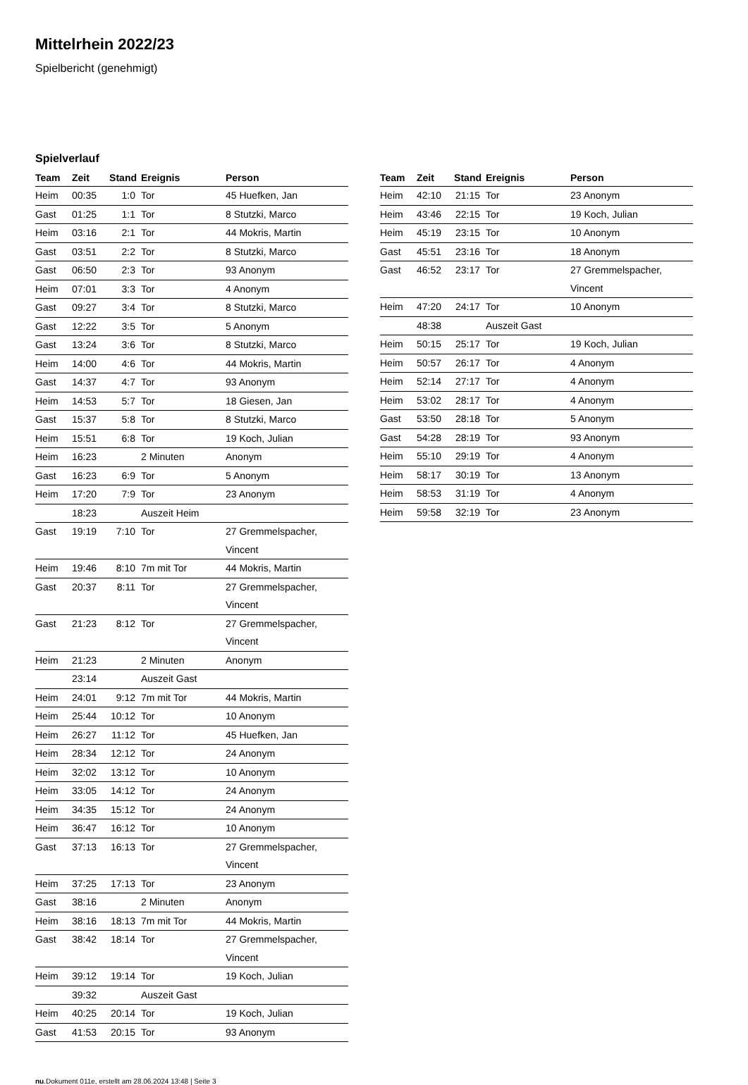Mittelrhein 2022/23
Spielbericht (genehmigt)
Spielverlauf
| Team | Zeit | Stand | Ereignis | Person |
| --- | --- | --- | --- | --- |
| Heim | 00:35 | 1:0 | Tor | 45 Huefken, Jan |
| Gast | 01:25 | 1:1 | Tor | 8 Stutzki, Marco |
| Heim | 03:16 | 2:1 | Tor | 44 Mokris, Martin |
| Gast | 03:51 | 2:2 | Tor | 8 Stutzki, Marco |
| Gast | 06:50 | 2:3 | Tor | 93 Anonym |
| Heim | 07:01 | 3:3 | Tor | 4 Anonym |
| Gast | 09:27 | 3:4 | Tor | 8 Stutzki, Marco |
| Gast | 12:22 | 3:5 | Tor | 5 Anonym |
| Gast | 13:24 | 3:6 | Tor | 8 Stutzki, Marco |
| Heim | 14:00 | 4:6 | Tor | 44 Mokris, Martin |
| Gast | 14:37 | 4:7 | Tor | 93 Anonym |
| Heim | 14:53 | 5:7 | Tor | 18 Giesen, Jan |
| Gast | 15:37 | 5:8 | Tor | 8 Stutzki, Marco |
| Heim | 15:51 | 6:8 | Tor | 19 Koch, Julian |
| Heim | 16:23 | | 2 Minuten | Anonym |
| Gast | 16:23 | 6:9 | Tor | 5 Anonym |
| Heim | 17:20 | 7:9 | Tor | 23 Anonym |
| | 18:23 | | Auszeit Heim | |
| Gast | 19:19 | 7:10 | Tor | 27 Gremmelspacher, Vincent |
| Heim | 19:46 | 8:10 | 7m mit Tor | 44 Mokris, Martin |
| Gast | 20:37 | 8:11 | Tor | 27 Gremmelspacher, Vincent |
| Gast | 21:23 | 8:12 | Tor | 27 Gremmelspacher, Vincent |
| Heim | 21:23 | | 2 Minuten | Anonym |
| | 23:14 | | Auszeit Gast | |
| Heim | 24:01 | 9:12 | 7m mit Tor | 44 Mokris, Martin |
| Heim | 25:44 | 10:12 | Tor | 10 Anonym |
| Heim | 26:27 | 11:12 | Tor | 45 Huefken, Jan |
| Heim | 28:34 | 12:12 | Tor | 24 Anonym |
| Heim | 32:02 | 13:12 | Tor | 10 Anonym |
| Heim | 33:05 | 14:12 | Tor | 24 Anonym |
| Heim | 34:35 | 15:12 | Tor | 24 Anonym |
| Heim | 36:47 | 16:12 | Tor | 10 Anonym |
| Gast | 37:13 | 16:13 | Tor | 27 Gremmelspacher, Vincent |
| Heim | 37:25 | 17:13 | Tor | 23 Anonym |
| Gast | 38:16 | | 2 Minuten | Anonym |
| Heim | 38:16 | 18:13 | 7m mit Tor | 44 Mokris, Martin |
| Gast | 38:42 | 18:14 | Tor | 27 Gremmelspacher, Vincent |
| Heim | 39:12 | 19:14 | Tor | 19 Koch, Julian |
| | 39:32 | | Auszeit Gast | |
| Heim | 40:25 | 20:14 | Tor | 19 Koch, Julian |
| Gast | 41:53 | 20:15 | Tor | 93 Anonym |
| Team | Zeit | Stand | Ereignis | Person |
| --- | --- | --- | --- | --- |
| Heim | 42:10 | 21:15 | Tor | 23 Anonym |
| Heim | 43:46 | 22:15 | Tor | 19 Koch, Julian |
| Heim | 45:19 | 23:15 | Tor | 10 Anonym |
| Gast | 45:51 | 23:16 | Tor | 18 Anonym |
| Gast | 46:52 | 23:17 | Tor | 27 Gremmelspacher, Vincent |
| Heim | 47:20 | 24:17 | Tor | 10 Anonym |
| | 48:38 | | Auszeit Gast | |
| Heim | 50:15 | 25:17 | Tor | 19 Koch, Julian |
| Heim | 50:57 | 26:17 | Tor | 4 Anonym |
| Heim | 52:14 | 27:17 | Tor | 4 Anonym |
| Heim | 53:02 | 28:17 | Tor | 4 Anonym |
| Gast | 53:50 | 28:18 | Tor | 5 Anonym |
| Gast | 54:28 | 28:19 | Tor | 93 Anonym |
| Heim | 55:10 | 29:19 | Tor | 4 Anonym |
| Heim | 58:17 | 30:19 | Tor | 13 Anonym |
| Heim | 58:53 | 31:19 | Tor | 4 Anonym |
| Heim | 59:58 | 32:19 | Tor | 23 Anonym |
nu.Dokument 011e, erstellt am 28.06.2024 13:48 | Seite 3